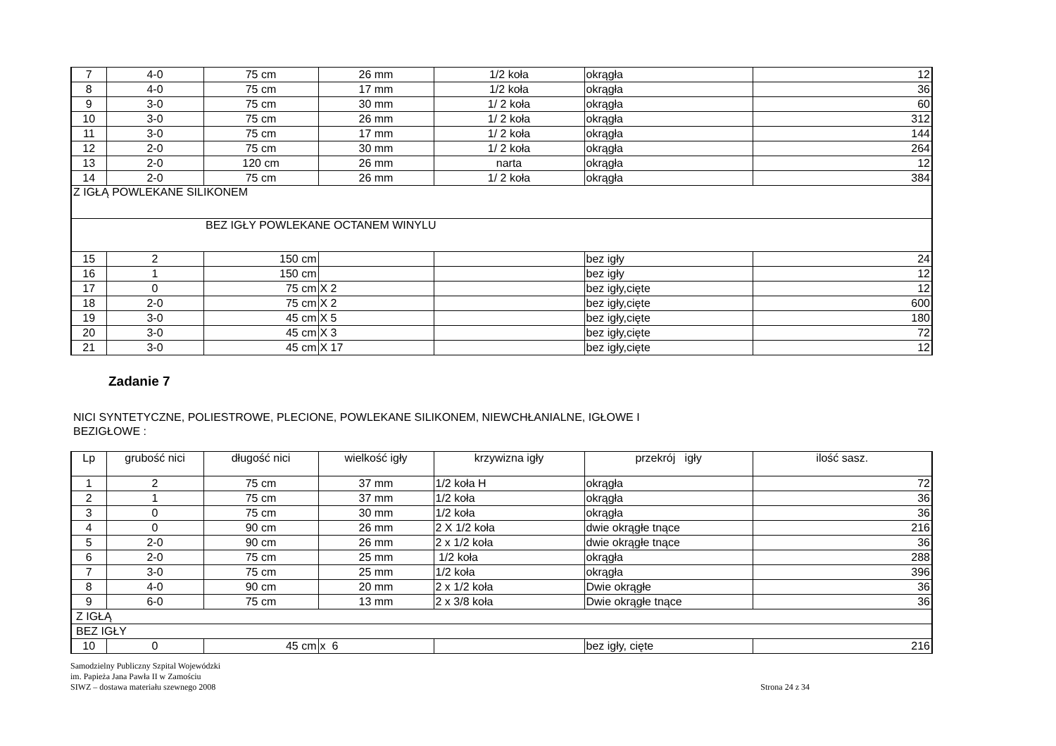| 7 | 4-0 | 75 cm | 26 mm | 1/2 koła | okrągła | 12 |
| 8 | 4-0 | 75 cm | 17 mm | 1/2 koła | okrągła | 36 |
| 9 | 3-0 | 75 cm | 30 mm | 1/ 2 koła | okrągła | 60 |
| 10 | 3-0 | 75 cm | 26 mm | 1/ 2 koła | okrągła | 312 |
| 11 | 3-0 | 75 cm | 17 mm | 1/ 2 koła | okrągła | 144 |
| 12 | 2-0 | 75 cm | 30 mm | 1/ 2 koła | okrągła | 264 |
| 13 | 2-0 | 120 cm | 26 mm | narta | okrągła | 12 |
| 14 | 2-0 | 75 cm | 26 mm | 1/ 2 koła | okrągła | 384 |
| Z IGŁĄ POWLEKANE SILIKONEM | | | | | | |
| BEZ IGŁY POWLEKANE OCTANEM WINYLU | | | | | | |
| 15 | 2 | 150 cm | | | bez igły | 24 |
| 16 | 1 | 150 cm | | | bez igły | 12 |
| 17 | 0 | 75 cm | X 2 | | bez igły,cięte | 12 |
| 18 | 2-0 | 75 cm | X 2 | | bez igły,cięte | 600 |
| 19 | 3-0 | 45 cm | X 5 | | bez igły,cięte | 180 |
| 20 | 3-0 | 45 cm | X 3 | | bez igły,cięte | 72 |
| 21 | 3-0 | 45 cm | X 17 | | bez igły,cięte | 12 |
Zadanie 7
NICI SYNTETYCZNE, POLIESTROWE, PLECIONE, POWLEKANE SILIKONEM, NIEWCHŁANIALNE, IGŁOWE I
BEZIGŁOWE :
| Lp | grubość nici | długość nici | wielkość igły | krzywizna igły | przekrój igły | ilość sasz. |
| 1 | 2 | 75 cm | 37 mm | 1/2 koła H | okrągła | 72 |
| 2 | 1 | 75 cm | 37 mm | 1/2 koła | okrągła | 36 |
| 3 | 0 | 75 cm | 30 mm | 1/2 koła | okrągła | 36 |
| 4 | 0 | 90 cm | 26 mm | 2 X 1/2 koła | dwie okrągłe tnące | 216 |
| 5 | 2-0 | 90 cm | 26 mm | 2 x 1/2 koła | dwie okrągłe tnące | 36 |
| 6 | 2-0 | 75 cm | 25 mm | 1/2 koła | okrągła | 288 |
| 7 | 3-0 | 75 cm | 25 mm | 1/2 koła | okrągła | 396 |
| 8 | 4-0 | 90 cm | 20 mm | 2 x 1/2 koła | Dwie okrągłe | 36 |
| 9 | 6-0 | 75 cm | 13 mm | 2 x 3/8 koła | Dwie okrągłe tnące | 36 |
| Z IGŁĄ | | | | | | |
| BEZ IGŁY | | | | | | |
| 10 | 0 | 45 cm | x 6 | | bez igły, cięte | 216 |
Samodzielny Publiczny Szpital Wojewódzki
im. Papieża Jana Pawła II w Zamościu
SIWZ – dostawa materiału szewnego 2008
Strona 24 z 34